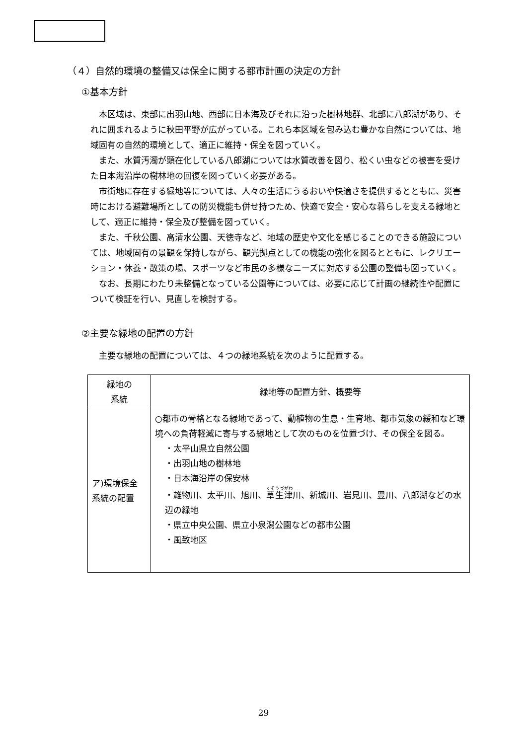（４）自然的環境の整備又は保全に関する都市計画の決定の方針
①基本方針
本区域は、東部に出羽山地、西部に日本海及びそれに沿った樹林地群、北部に八郎湖があり、それに囲まれるように秋田平野が広がっている。これら本区域を包み込む豊かな自然については、地域固有の自然的環境として、適正に維持・保全を図っていく。
また、水質汚濁が顕在化している八郎湖については水質改善を図り、松くい虫などの被害を受けた日本海沿岸の樹林地の回復を図っていく必要がある。
市街地に存在する緑地等については、人々の生活にうるおいや快適さを提供するとともに、災害時における避難場所としての防災機能も併せ持つため、快適で安全・安心な暮らしを支える緑地として、適正に維持・保全及び整備を図っていく。
また、千秋公園、高清水公園、天徳寺など、地域の歴史や文化を感じることのできる施設については、地域固有の景観を保持しながら、観光拠点としての機能の強化を図るとともに、レクリエーション・休養・散策の場、スポーツなど市民の多様なニーズに対応する公園の整備も図っていく。
なお、長期にわたり未整備となっている公園等については、必要に応じて計画の継続性や配置について検証を行い、見直しを検討する。
②主要な緑地の配置の方針
主要な緑地の配置については、４つの緑地系統を次のように配置する。
| 緑地の 系統 | 緑地等の配置方針、概要等 |
| ア)環境保全 系統の配置 | ○都市の骨格となる緑地であって、動植物の生息・生育地、都市気象の緩和など環境への負荷軽減に寄与する緑地として次のものを位置づけ、その保全を図る。 ・太平山県立自然公園 ・出羽山地の樹林地 ・日本海沿岸の保安林 ・雄物川、太平川、旭川、 草生津 川、新城川、岩見川、豊川、八郎湖などの水辺の緑地 ・県立中央公園、県立小泉潟公園などの都市公園 ・風致地区 |
29